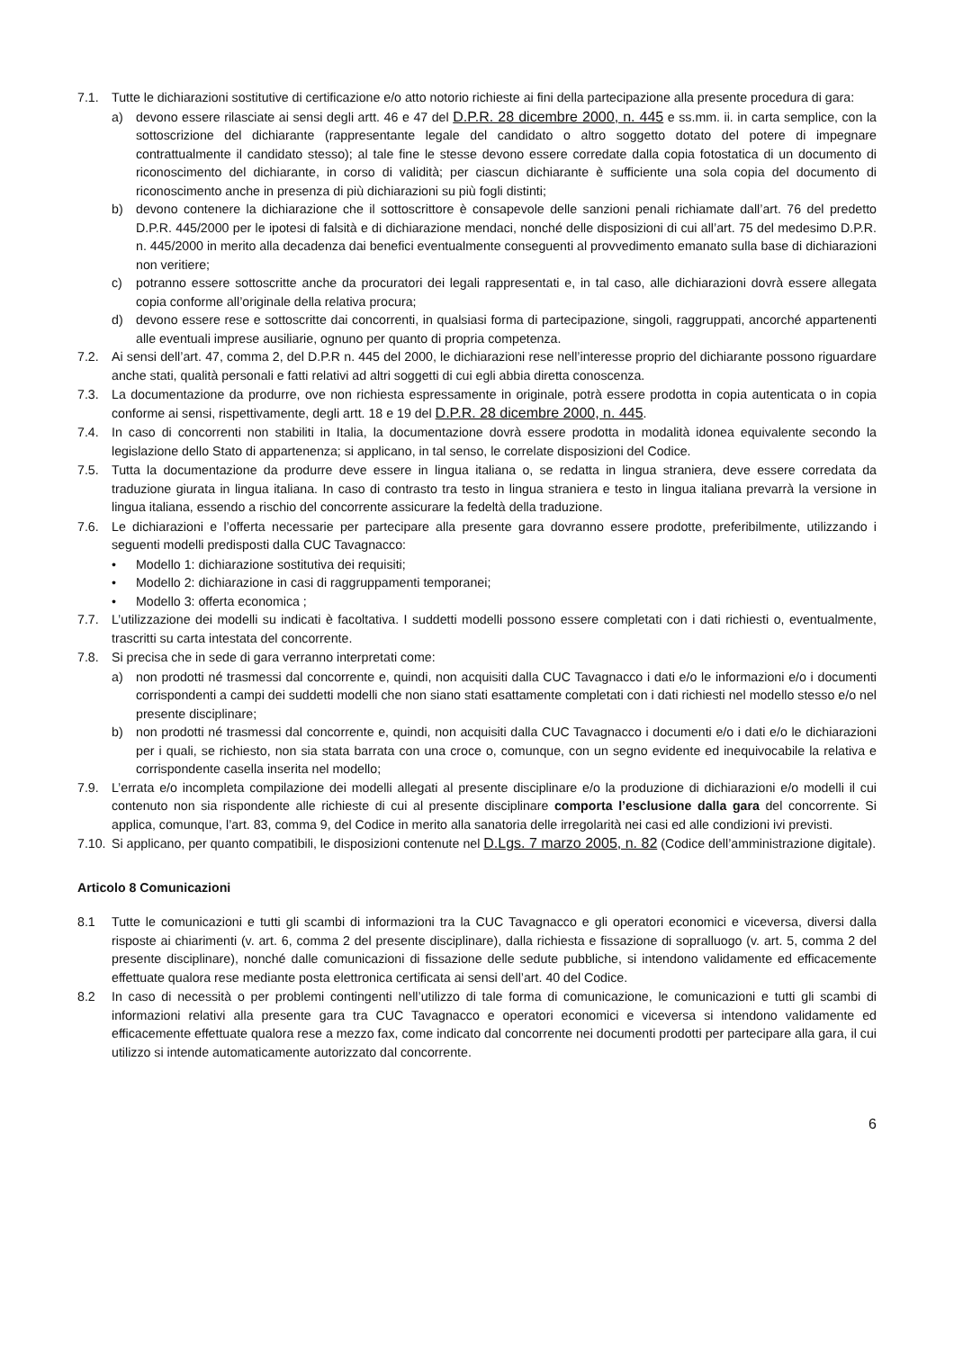7.1. Tutte le dichiarazioni sostitutive di certificazione e/o atto notorio richieste ai fini della partecipazione alla presente procedura di gara:
a) devono essere rilasciate ai sensi degli artt. 46 e 47 del D.P.R. 28 dicembre 2000, n. 445 e ss.mm. ii. in carta semplice, con la sottoscrizione del dichiarante (rappresentante legale del candidato o altro soggetto dotato del potere di impegnare contrattualmente il candidato stesso); al tale fine le stesse devono essere corredate dalla copia fotostatica di un documento di riconoscimento del dichiarante, in corso di validità; per ciascun dichiarante è sufficiente una sola copia del documento di riconoscimento anche in presenza di più dichiarazioni su più fogli distinti;
b) devono contenere la dichiarazione che il sottoscrittore è consapevole delle sanzioni penali richiamate dall’art. 76 del predetto D.P.R. 445/2000 per le ipotesi di falsità e di dichiarazione mendaci, nonché delle disposizioni di cui all’art. 75 del medesimo D.P.R. n. 445/2000 in merito alla decadenza dai benefici eventualmente conseguenti al provvedimento emanato sulla base di dichiarazioni non veritiere;
c) potranno essere sottoscritte anche da procuratori dei legali rappresentati e, in tal caso, alle dichiarazioni dovrà essere allegata copia conforme all’originale della relativa procura;
d) devono essere rese e sottoscritte dai concorrenti, in qualsiasi forma di partecipazione, singoli, raggruppati, ancorché appartenenti alle eventuali imprese ausiliarie, ognuno per quanto di propria competenza.
7.2. Ai sensi dell’art. 47, comma 2, del D.P.R n. 445 del 2000, le dichiarazioni rese nell’interesse proprio del dichiarante possono riguardare anche stati, qualità personali e fatti relativi ad altri soggetti di cui egli abbia diretta conoscenza.
7.3. La documentazione da produrre, ove non richiesta espressamente in originale, potrà essere prodotta in copia autenticata o in copia conforme ai sensi, rispettivamente, degli artt. 18 e 19 del D.P.R. 28 dicembre 2000, n. 445.
7.4. In caso di concorrenti non stabiliti in Italia, la documentazione dovrà essere prodotta in modalità idonea equivalente secondo la legislazione dello Stato di appartenenza; si applicano, in tal senso, le correlate disposizioni del Codice.
7.5. Tutta la documentazione da produrre deve essere in lingua italiana o, se redatta in lingua straniera, deve essere corredata da traduzione giurata in lingua italiana. In caso di contrasto tra testo in lingua straniera e testo in lingua italiana prevarrà la versione in lingua italiana, essendo a rischio del concorrente assicurare la fedeltà della traduzione.
7.6. Le dichiarazioni e l’offerta necessarie per partecipare alla presente gara dovranno essere prodotte, preferibilmente, utilizzando i seguenti modelli predisposti dalla CUC Tavagnacco:
• Modello 1: dichiarazione sostitutiva dei requisiti;
• Modello 2: dichiarazione in casi di raggruppamenti temporanei;
• Modello 3: offerta economica ;
7.7. L’utilizzazione dei modelli su indicati è facoltativa. I suddetti modelli possono essere completati con i dati richiesti o, eventualmente, trascritti su carta intestata del concorrente.
7.8. Si precisa che in sede di gara verranno interpretati come:
a) non prodotti né trasmessi dal concorrente e, quindi, non acquisiti dalla CUC Tavagnacco i dati e/o le informazioni e/o i documenti corrispondenti a campi dei suddetti modelli che non siano stati esattamente completati con i dati richiesti nel modello stesso e/o nel presente disciplinare;
b) non prodotti né trasmessi dal concorrente e, quindi, non acquisiti dalla CUC Tavagnacco i documenti e/o i dati e/o le dichiarazioni per i quali, se richiesto, non sia stata barrata con una croce o, comunque, con un segno evidente ed inequivocabile la relativa e corrispondente casella inserita nel modello;
7.9. L’errata e/o incompleta compilazione dei modelli allegati al presente disciplinare e/o la produzione di dichiarazioni e/o modelli il cui contenuto non sia rispondente alle richieste di cui al presente disciplinare comporta l’esclusione dalla gara del concorrente. Si applica, comunque, l’art. 83, comma 9, del Codice in merito alla sanatoria delle irregolarità nei casi ed alle condizioni ivi previsti.
7.10. Si applicano, per quanto compatibili, le disposizioni contenute nel D.Lgs. 7 marzo 2005, n. 82 (Codice dell’amministrazione digitale).
Articolo 8 Comunicazioni
8.1 Tutte le comunicazioni e tutti gli scambi di informazioni tra la CUC Tavagnacco e gli operatori economici e viceversa, diversi dalla risposte ai chiarimenti (v. art. 6, comma 2 del presente disciplinare), dalla richiesta e fissazione di sopralluogo (v. art. 5, comma 2 del presente disciplinare), nonché dalle comunicazioni di fissazione delle sedute pubbliche, si intendono validamente ed efficacemente effettuate qualora rese mediante posta elettronica certificata ai sensi dell’art. 40 del Codice.
8.2 In caso di necessità o per problemi contingenti nell’utilizzo di tale forma di comunicazione, le comunicazioni e tutti gli scambi di informazioni relativi alla presente gara tra CUC Tavagnacco e operatori economici e viceversa si intendono validamente ed efficacemente effettuate qualora rese a mezzo fax, come indicato dal concorrente nei documenti prodotti per partecipare alla gara, il cui utilizzo si intende automaticamente autorizzato dal concorrente.
6